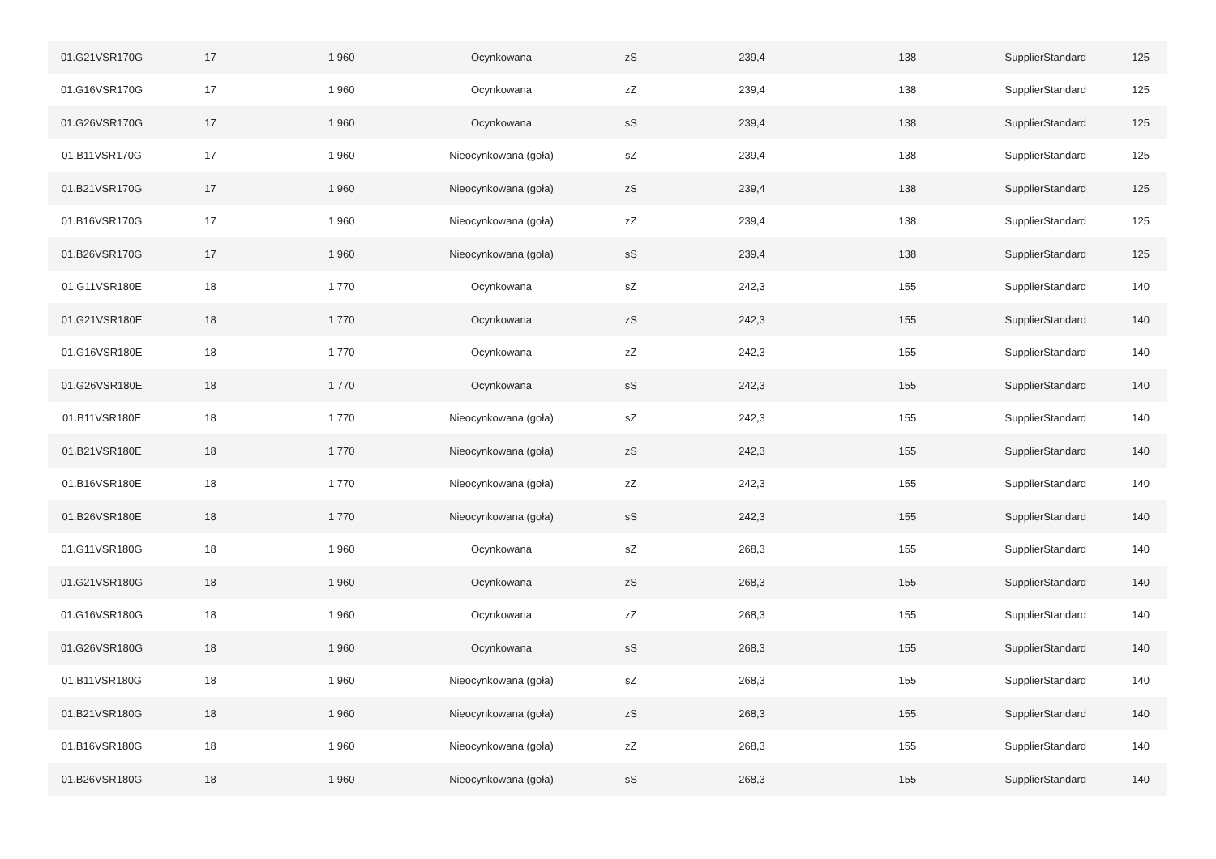| 01.G21VSR170G | 17 | 1 960 | Ocynkowana | zS | 239,4 | 138 | SupplierStandard | 125 |
| 01.G16VSR170G | 17 | 1 960 | Ocynkowana | zZ | 239,4 | 138 | SupplierStandard | 125 |
| 01.G26VSR170G | 17 | 1 960 | Ocynkowana | sS | 239,4 | 138 | SupplierStandard | 125 |
| 01.B11VSR170G | 17 | 1 960 | Nieocynkowana (goła) | sZ | 239,4 | 138 | SupplierStandard | 125 |
| 01.B21VSR170G | 17 | 1 960 | Nieocynkowana (goła) | zS | 239,4 | 138 | SupplierStandard | 125 |
| 01.B16VSR170G | 17 | 1 960 | Nieocynkowana (goła) | zZ | 239,4 | 138 | SupplierStandard | 125 |
| 01.B26VSR170G | 17 | 1 960 | Nieocynkowana (goła) | sS | 239,4 | 138 | SupplierStandard | 125 |
| 01.G11VSR180E | 18 | 1 770 | Ocynkowana | sZ | 242,3 | 155 | SupplierStandard | 140 |
| 01.G21VSR180E | 18 | 1 770 | Ocynkowana | zS | 242,3 | 155 | SupplierStandard | 140 |
| 01.G16VSR180E | 18 | 1 770 | Ocynkowana | zZ | 242,3 | 155 | SupplierStandard | 140 |
| 01.G26VSR180E | 18 | 1 770 | Ocynkowana | sS | 242,3 | 155 | SupplierStandard | 140 |
| 01.B11VSR180E | 18 | 1 770 | Nieocynkowana (goła) | sZ | 242,3 | 155 | SupplierStandard | 140 |
| 01.B21VSR180E | 18 | 1 770 | Nieocynkowana (goła) | zS | 242,3 | 155 | SupplierStandard | 140 |
| 01.B16VSR180E | 18 | 1 770 | Nieocynkowana (goła) | zZ | 242,3 | 155 | SupplierStandard | 140 |
| 01.B26VSR180E | 18 | 1 770 | Nieocynkowana (goła) | sS | 242,3 | 155 | SupplierStandard | 140 |
| 01.G11VSR180G | 18 | 1 960 | Ocynkowana | sZ | 268,3 | 155 | SupplierStandard | 140 |
| 01.G21VSR180G | 18 | 1 960 | Ocynkowana | zS | 268,3 | 155 | SupplierStandard | 140 |
| 01.G16VSR180G | 18 | 1 960 | Ocynkowana | zZ | 268,3 | 155 | SupplierStandard | 140 |
| 01.G26VSR180G | 18 | 1 960 | Ocynkowana | sS | 268,3 | 155 | SupplierStandard | 140 |
| 01.B11VSR180G | 18 | 1 960 | Nieocynkowana (goła) | sZ | 268,3 | 155 | SupplierStandard | 140 |
| 01.B21VSR180G | 18 | 1 960 | Nieocynkowana (goła) | zS | 268,3 | 155 | SupplierStandard | 140 |
| 01.B16VSR180G | 18 | 1 960 | Nieocynkowana (goła) | zZ | 268,3 | 155 | SupplierStandard | 140 |
| 01.B26VSR180G | 18 | 1 960 | Nieocynkowana (goła) | sS | 268,3 | 155 | SupplierStandard | 140 |